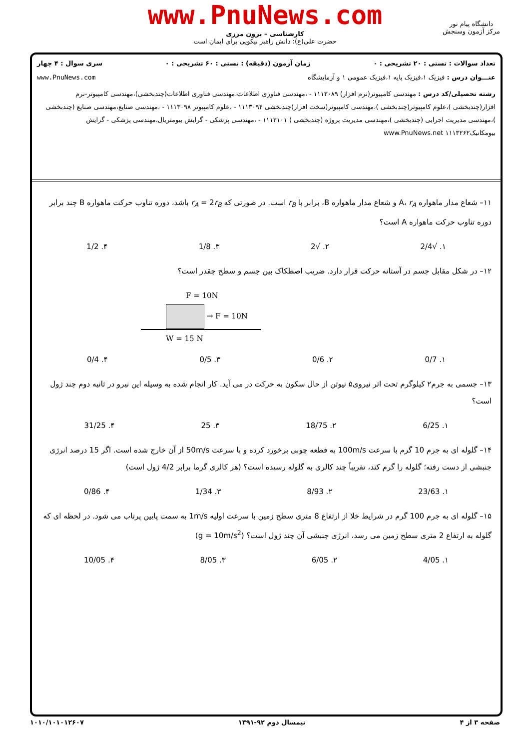www.PnuNews.com
کارشناسی – برون مرزی
حضرت علی(ع): دانش راهبر نیکویی برای ایمان است
دانشگاه پیام نور
مرکز آزمون وسنجش
تعداد سوالات : تستی : ۲۰ تشریحی : ۰ زمان آزمون (دقیقه) : تستی : ۶۰ تشریحی : ۰ سری سوال : ۴ چهار
عنـــوان درس : فیزیک ۱،فیزیک پایه ۱،فیزیک عمومی ۱ و آزمایشگاه www.PnuNews.com
رشته تحصیلی/کد درس : مهندسی کامپیوتر(نرم افزار) ۱۱۱۳۰۸۹ - ،مهندسی فناوری اطلاعات،مهندسی فناوری اطلاعات(چندبخشی)،مهندسی کامپیوتر-نرم افزار(چندبخشی )،علوم کامپیوتر(چندبخشی )،مهندسی کامپیوتر(سخت افزار)چندبخشی ۱۱۱۳۰۹۴ - ،علوم کامپیوتر ۱۱۱۳۰۹۸ - ،مهندسی صنایع،مهندسی صنایع (چندبخشی )،مهندسی مدیریت اجرایی (چندبخشی )،مهندسی مدیریت پروژه (چندبخشی ) ۱۱۱۳۱۰۱ - ،مهندسی پزشکی - گرایش بیومتریال،مهندسی پزشکی - گرایش بیومکانیک۱۱۱۳۲۶۲ www.PnuNews.net
۱۱– شعاع مدار ماهواره A، r<sub>A</sub> و شعاع مدار ماهواره B، برابر با r<sub>B</sub> است. در صورتی که r<sub>A</sub> = 2r<sub>B</sub> باشد، دوره تناوب حرکت ماهواره B چند برابر دوره تناوب حرکت ماهواره A است؟
۱. √2/4 ۲. √2 ۳. 1/8 ۴. 1/2
۱۲– در شکل مقابل جسم در آستانه حرکت قرار دارد. ضریب اصطکاک بین جسم و سطح چقدر است؟
F = 10N
→ F = 10N
W = 15 N
۱. 0/7 ۲. 0/6 ۳. 0/5 ۴. 0/4
۱۳– جسمی به جرم۲ کیلوگرم تحت اثر نیروی۵ نیوتن از حال سکون به حرکت در می آید. کار انجام شده به وسیله این نیرو در ثانیه دوم چند ژول است؟
۱. 6/25 ۲. 18/75 ۳. 25 ۴. 31/25
۱۴– گلوله ای به جرم 10 گرم با سرعت 100m/s به قطعه چوبی برخورد کرده و با سرعت 50m/s از آن خارج شده است. اگر 15 درصد انرژی جنبشی از دست رفته؛ گلوله را گرم کند، تقریباً چند کالری به گلوله رسیده است؟ (هر کالری گرما برابر 4/2 ژول است)
۱. 23/63 ۲. 8/93 ۳. 1/34 ۴. 0/86
۱۵– گلوله ای به جرم 100 گرم در شرایط خلا از ارتفاع 8 متری سطح زمین با سرعت اولیه 1m/s به سمت پایین پرتاب می شود. در لحظه ای که گلوله به ارتفاع 2 متری سطح زمین می رسد، انرژی جنبشی آن چند ژول است؟ (g = 10m/s<sup>2</sup>)
۱. 4/05 ۲. 6/05 ۳. 8/05 ۴. 10/05
صفحه ۳ از ۴ نیمسال دوم ۹۲-۱۳۹۱ ۱۰۱۰/۱۰۱۰۱۲۶۰۷